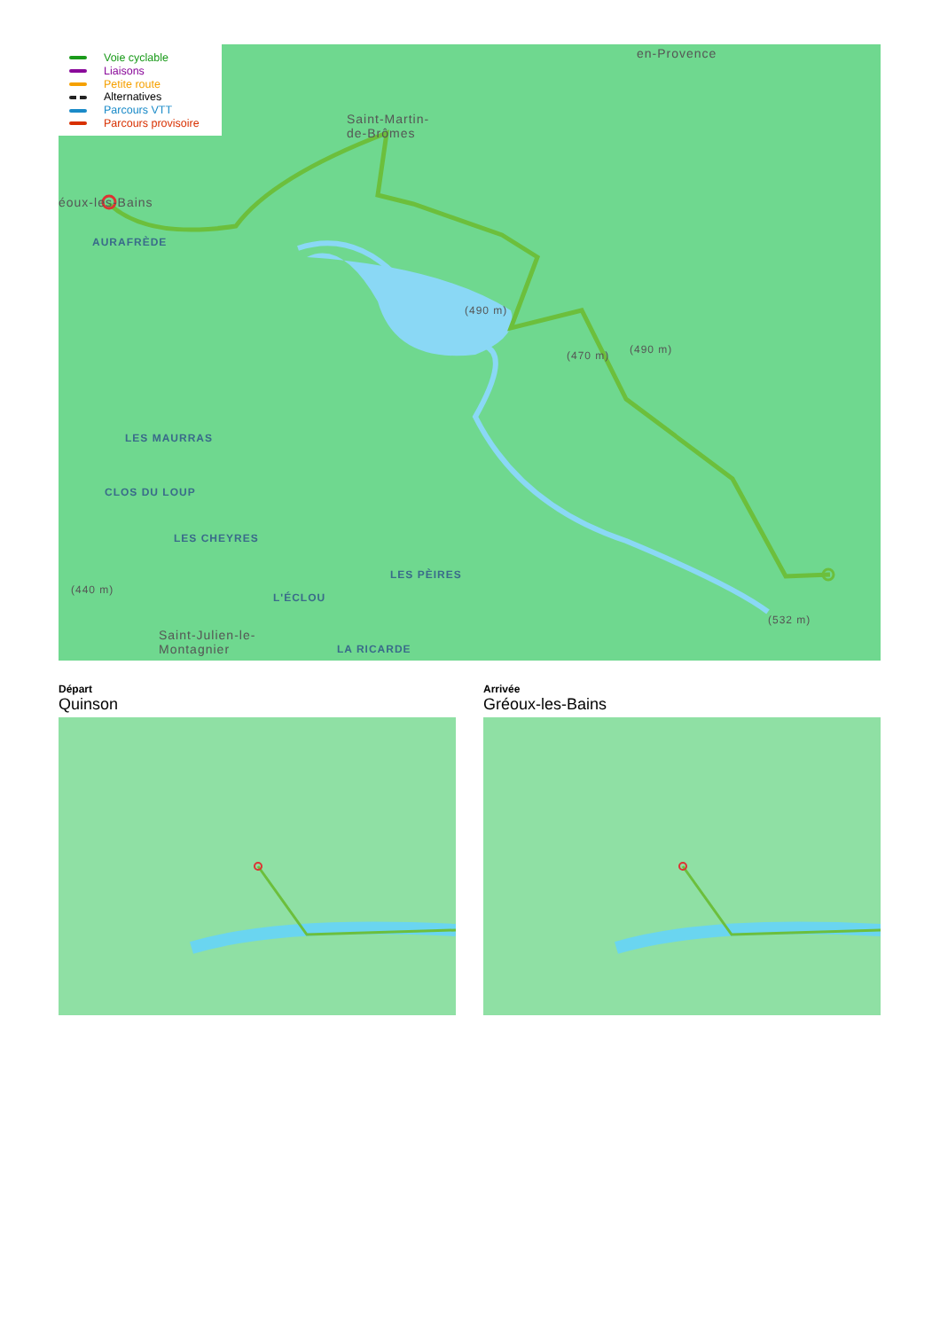Voie cyclable
Liaisons
Petite route
Alternatives
Parcours VTT
Parcours provisoire
en-Provence
Saint-Martin-
de-Brômes
éoux-les-Bains
AURAFRÈDE
(490 m)
(490 m)
(470 m)
LES MAURRAS
CLOS DU LOUP
LES CHEYRES
(440 m)
LES PÈIRES
L'ÉCLOU
(532 m)
Saint-Julien-le-
Montagnier
LA RICARDE
Départ
Quinson
Arrivée
Gréoux-les-Bains